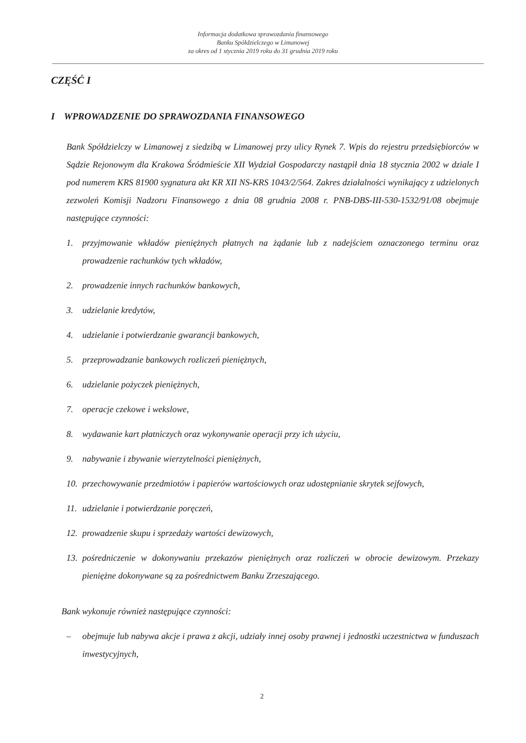Informacja dodatkowa sprawozdania finansowego
Banku Spółdzielczego w Limanowej
za okres od 1 stycznia 2019 roku do 31 grudnia 2019 roku
CZĘŚĆ I
I WPROWADZENIE DO SPRAWOZDANIA FINANSOWEGO
Bank Spółdzielczy w Limanowej z siedzibą w Limanowej przy ulicy Rynek 7. Wpis do rejestru przedsiębiorców w Sądzie Rejonowym dla Krakowa Śródmieście XII Wydział Gospodarczy nastąpił dnia 18 stycznia 2002 w dziale I pod numerem KRS 81900 sygnatura akt KR XII NS-KRS 1043/2/564. Zakres działalności wynikający z udzielonych zezwoleń Komisji Nadzoru Finansowego z dnia 08 grudnia 2008 r. PNB-DBS-III-530-1532/91/08 obejmuje następujące czynności:
1. przyjmowanie wkładów pieniężnych płatnych na żądanie lub z nadejściem oznaczonego terminu oraz prowadzenie rachunków tych wkładów,
2. prowadzenie innych rachunków bankowych,
3. udzielanie kredytów,
4. udzielanie i potwierdzanie gwarancji bankowych,
5. przeprowadzanie bankowych rozliczeń pieniężnych,
6. udzielanie pożyczek pieniężnych,
7. operacje czekowe i wekslowe,
8. wydawanie kart płatniczych oraz wykonywanie operacji przy ich użyciu,
9. nabywanie i zbywanie wierzytelności pieniężnych,
10. przechowywanie przedmiotów i papierów wartościowych oraz udostępnianie skrytek sejfowych,
11. udzielanie i potwierdzanie poręczeń,
12. prowadzenie skupu i sprzedaży wartości dewizowych,
13. pośredniczenie w dokonywaniu przekazów pieniężnych oraz rozliczeń w obrocie dewizowym. Przekazy pieniężne dokonywane są za pośrednictwem Banku Zrzeszającego.
Bank wykonuje również następujące czynności:
– obejmuje lub nabywa akcje i prawa z akcji, udziały innej osoby prawnej i jednostki uczestnictwa w funduszach inwestycyjnych,
2